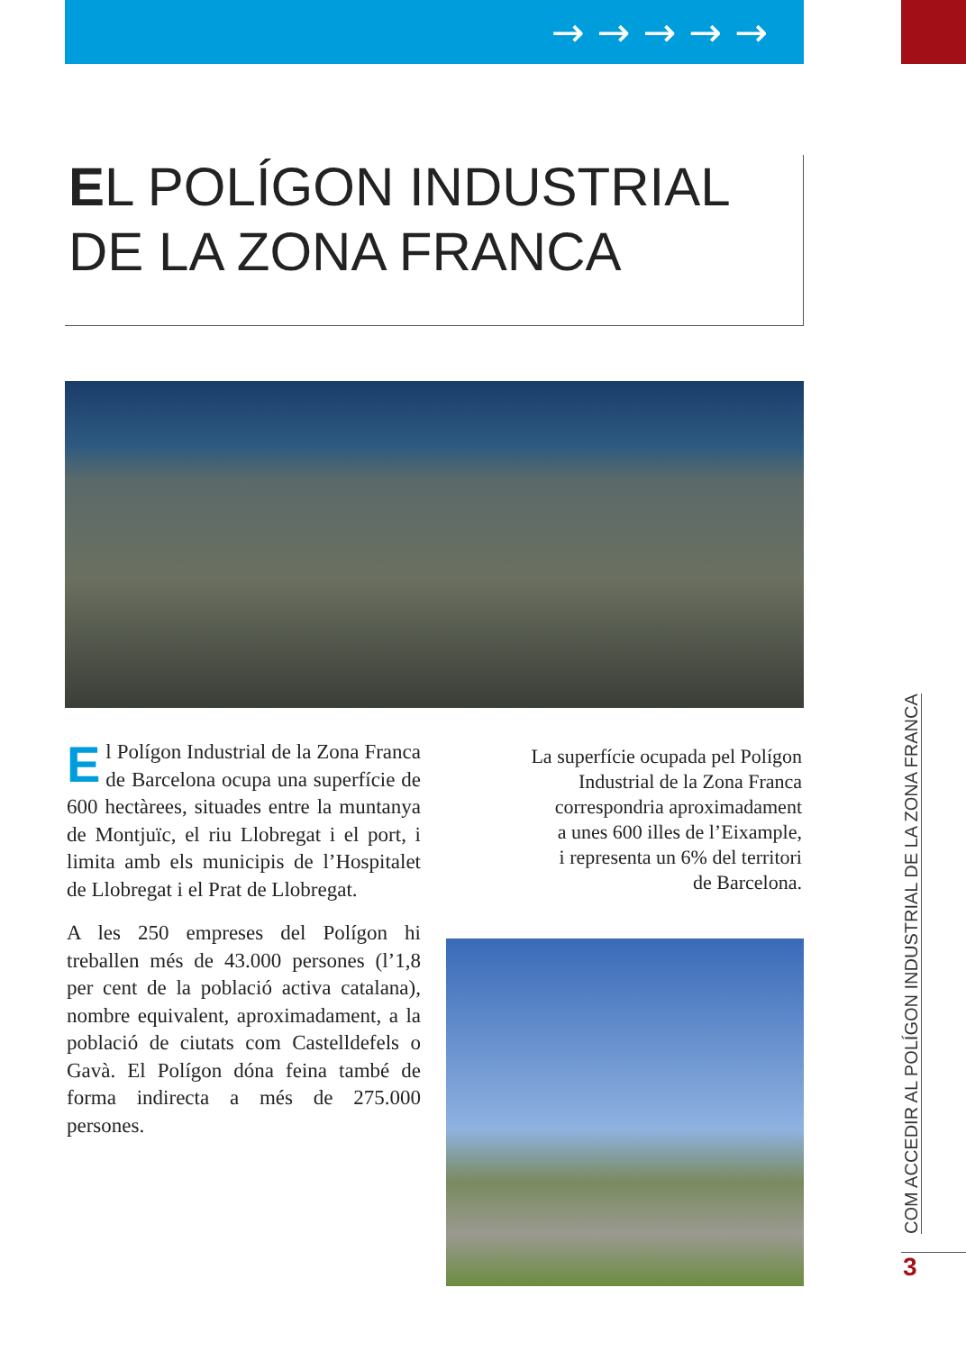→ → → → →
EL POLÍGON INDUSTRIAL
DE LA ZONA FRANCA
El Polígon Industrial de la Zona Franca de Barcelona ocupa una superfície de 600 hectàrees, situades entre la muntanya de Montjuïc, el riu Llobregat i el port, i limita amb els municipis de l’Hospitalet de Llobregat i el Prat de Llobregat.
A les 250 empreses del Polígon hi treballen més de 43.000 persones (l’1,8 per cent de la població activa catalana), nombre equivalent, aproximadament, a la població de ciutats com Castelldefels o Gavà. El Polígon dóna feina també de forma indirecta a més de 275.000 persones.
La superfície ocupada pel Polígon
Industrial de la Zona Franca
correspondria aproximadament
a unes 600 illes de l’Eixample,
i representa un 6% del territori
de Barcelona.
COM ACCEDIR AL POLÍGON INDUSTRIAL DE LA ZONA FRANCA
3